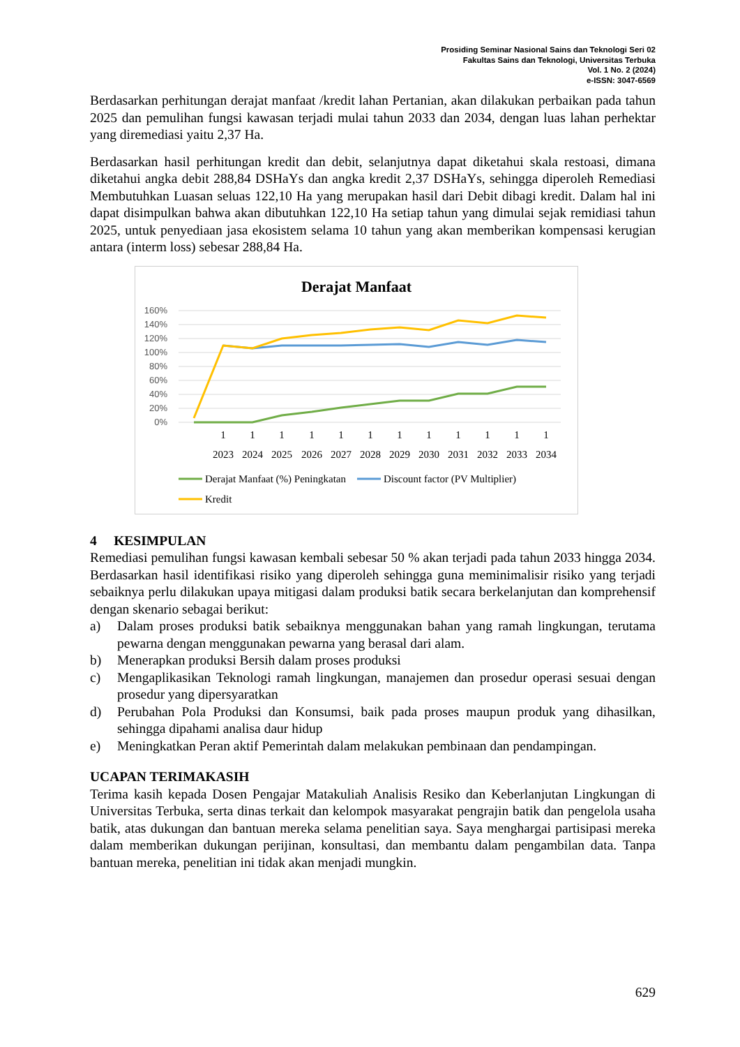Prosiding Seminar Nasional Sains dan Teknologi Seri 02
Fakultas Sains dan Teknologi, Universitas Terbuka
Vol. 1 No. 2 (2024)
e-ISSN: 3047-6569
Berdasarkan perhitungan derajat manfaat /kredit lahan Pertanian, akan dilakukan perbaikan pada tahun 2025 dan pemulihan fungsi kawasan terjadi mulai tahun 2033 dan 2034, dengan luas lahan perhektar yang diremediasi yaitu 2,37 Ha.
Berdasarkan hasil perhitungan kredit dan debit, selanjutnya dapat diketahui skala restoasi, dimana diketahui angka debit 288,84 DSHaYs dan angka kredit 2,37 DSHaYs, sehingga diperoleh Remediasi Membutuhkan Luasan seluas 122,10 Ha yang merupakan hasil dari Debit dibagi kredit. Dalam hal ini dapat disimpulkan bahwa akan dibutuhkan 122,10 Ha setiap tahun yang dimulai sejak remidiasi tahun 2025, untuk penyediaan jasa ekosistem selama 10 tahun yang akan memberikan kompensasi kerugian antara (interm loss) sebesar 288,84 Ha.
Derajat Manfaat
160%
140%
120%
100%
80%
60%
40%
20%
0%
1
1
1
1
1
1
1
1
1
1
1
1
2023
2024
2025
2026
2027
2028
2029
2030
2031
2032
2033
2034
Derajat Manfaat (%) Peningkatan
Discount factor (PV Multiplier)
Kredit
4 KESIMPULAN
Remediasi pemulihan fungsi kawasan kembali sebesar 50 % akan terjadi pada tahun 2033 hingga 2034. Berdasarkan hasil identifikasi risiko yang diperoleh sehingga guna meminimalisir risiko yang terjadi sebaiknya perlu dilakukan upaya mitigasi dalam produksi batik secara berkelanjutan dan komprehensif dengan skenario sebagai berikut:
a) Dalam proses produksi batik sebaiknya menggunakan bahan yang ramah lingkungan, terutama pewarna dengan menggunakan pewarna yang berasal dari alam.
b) Menerapkan produksi Bersih dalam proses produksi
c) Mengaplikasikan Teknologi ramah lingkungan, manajemen dan prosedur operasi sesuai dengan prosedur yang dipersyaratkan
d) Perubahan Pola Produksi dan Konsumsi, baik pada proses maupun produk yang dihasilkan, sehingga dipahami analisa daur hidup
e) Meningkatkan Peran aktif Pemerintah dalam melakukan pembinaan dan pendampingan.
UCAPAN TERIMAKASIH
Terima kasih kepada Dosen Pengajar Matakuliah Analisis Resiko dan Keberlanjutan Lingkungan di Universitas Terbuka, serta dinas terkait dan kelompok masyarakat pengrajin batik dan pengelola usaha batik, atas dukungan dan bantuan mereka selama penelitian saya. Saya menghargai partisipasi mereka dalam memberikan dukungan perijinan, konsultasi, dan membantu dalam pengambilan data. Tanpa bantuan mereka, penelitian ini tidak akan menjadi mungkin.
629